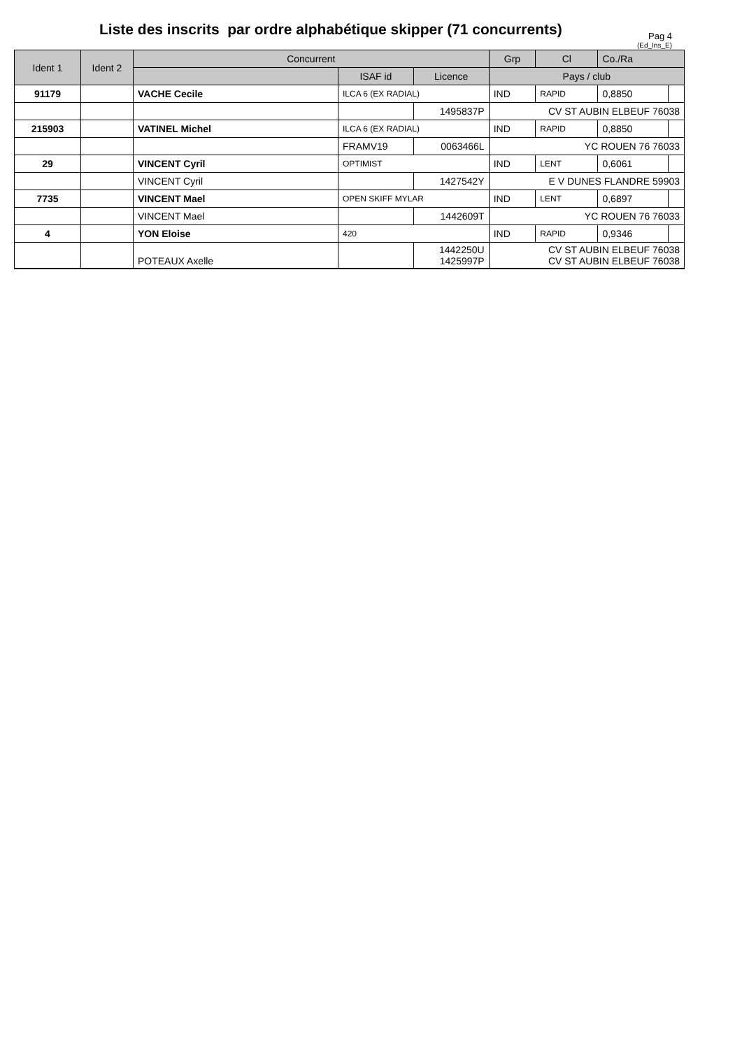Liste des inscrits par ordre alphabétique skipper (71 concurrents)
Pag 4
(Ed_Ins_E)
| Ident 1 | Ident 2 | Concurrent | | | Grp | Cl | Co./Ra | |
| --- | --- | --- | --- | --- | --- | --- | --- | --- |
| | | | ISAF id | Licence | Pays / club | | | |
| 91179 | | VACHE Cecile | ILCA 6 (EX RADIAL) | | IND | RAPID | 0,8850 | |
| | | | | 1495837P | CV ST AUBIN ELBEUF 76038 | | | |
| 215903 | | VATINEL Michel | ILCA 6 (EX RADIAL) | | IND | RAPID | 0,8850 | |
| | | | FRAMV19 | 0063466L | YC ROUEN 76 76033 | | | |
| 29 | | VINCENT Cyril | OPTIMIST | | IND | LENT | 0,6061 | |
| | | VINCENT Cyril | | 1427542Y | E V DUNES FLANDRE 59903 | | | |
| 7735 | | VINCENT Mael | OPEN SKIFF MYLAR | | IND | LENT | 0,6897 | |
| | | VINCENT Mael | | 1442609T | YC ROUEN 76 76033 | | | |
| 4 | | YON Eloise | 420 | | IND | RAPID | 0,9346 | |
| | | POTEAUX Axelle | | 1442250U 1425997P | CV ST AUBIN ELBEUF 76038 CV ST AUBIN ELBEUF 76038 | | | |